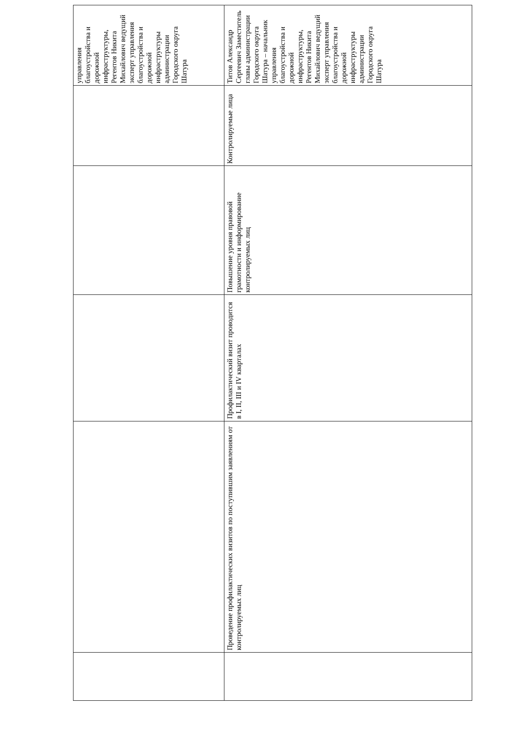| | | | | | управления благоустройства и дорожной инфраструктуры, Регентов Никита Михайлович ведущий эксперт управления благоустройства и дорожной инфраструктуры администрации Городского округа Шатура |
| | Проведение профилактических визитов по поступившим заявлениям от контролируемых лиц | Профилактический визит проводится в I, II, III и IV кварталах | Повышение уровня правовой грамотности и информирование контролируемых лиц | Контролируемые лица | Титов Александр Сергеевич Заместитель главы администрации Городского округа Шатура – начальник управления благоустройства и дорожной инфраструктуры, Регентов Никита Михайлович ведущий эксперт управления благоустройства и дорожной инфраструктуры администрации Городского округа Шатура |